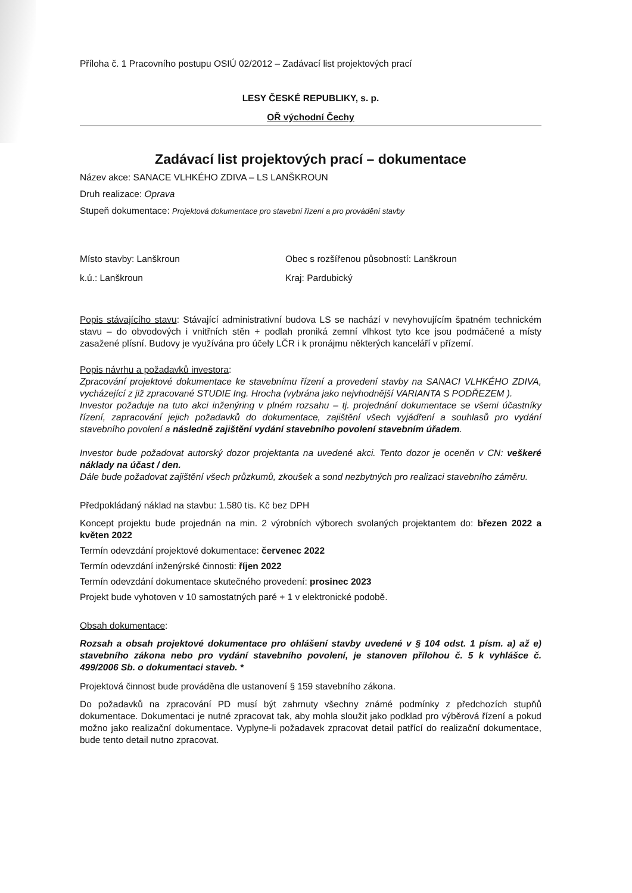Příloha č. 1 Pracovního postupu OSIÚ 02/2012 – Zadávací list projektových prací
LESY ČESKÉ REPUBLIKY, s. p.
OŘ východní Čechy
Zadávací list projektových prací – dokumentace
Název akce: SANACE VLHKÉHO ZDIVA – LS LANŠKROUN
Druh realizace: Oprava
Stupeň dokumentace: Projektová dokumentace pro stavební řízení a pro provádění stavby
Místo stavby: Lanškroun Obec s rozšířenou působností: Lanškroun
k.ú.: Lanškroun Kraj: Pardubický
Popis stávajícího stavu: Stávající administrativní budova LS se nachází v nevyhovujícím špatném technickém stavu – do obvodových i vnitřních stěn + podlah proniká zemní vlhkost tyto kce jsou podmáčené a místy zasažené plísní. Budovy je využívána pro účely LČR i k pronájmu některých kanceláří v přízemí.
Popis návrhu a požadavků investora:
Zpracování projektové dokumentace ke stavebnímu řízení a provedení stavby na SANACI VLHKÉHO ZDIVA, vycházející z již zpracované STUDIE Ing. Hrocha (vybrána jako nejvhodnější VARIANTA S PODŘEZEM ).
Investor požaduje na tuto akci inženýring v plném rozsahu – tj. projednání dokumentace se všemi účastníky řízení, zapracování jejich požadavků do dokumentace, zajištění všech vyjádření a souhlasů pro vydání stavebního povolení a následně zajištění vydání stavebního povolení stavebním úřadem.
Investor bude požadovat autorský dozor projektanta na uvedené akci. Tento dozor je oceněn v CN: veškeré náklady na účast / den.
Dále bude požadovat zajištění všech průzkumů, zkoušek a sond nezbytných pro realizaci stavebního záměru.
Předpokládaný náklad na stavbu: 1.580 tis. Kč bez DPH
Koncept projektu bude projednán na min. 2 výrobních výborech svolaných projektantem do: březen 2022 a květen 2022
Termín odevzdání projektové dokumentace: červenec 2022
Termín odevzdání inženýrské činnosti: říjen 2022
Termín odevzdání dokumentace skutečného provedení: prosinec 2023
Projekt bude vyhotoven v 10 samostatných paré + 1 v elektronické podobě.
Obsah dokumentace:
Rozsah a obsah projektové dokumentace pro ohlášení stavby uvedené v § 104 odst. 1 písm. a) až e) stavebního zákona nebo pro vydání stavebního povolení, je stanoven přílohou č. 5 k vyhlášce č. 499/2006 Sb. o dokumentaci staveb. *
Projektová činnost bude prováděna dle ustanovení § 159 stavebního zákona.
Do požadavků na zpracování PD musí být zahrnuty všechny známé podmínky z předchozích stupňů dokumentace. Dokumentaci je nutné zpracovat tak, aby mohla sloužit jako podklad pro výběrová řízení a pokud možno jako realizační dokumentace. Vyplyne-li požadavek zpracovat detail patřící do realizační dokumentace, bude tento detail nutno zpracovat.